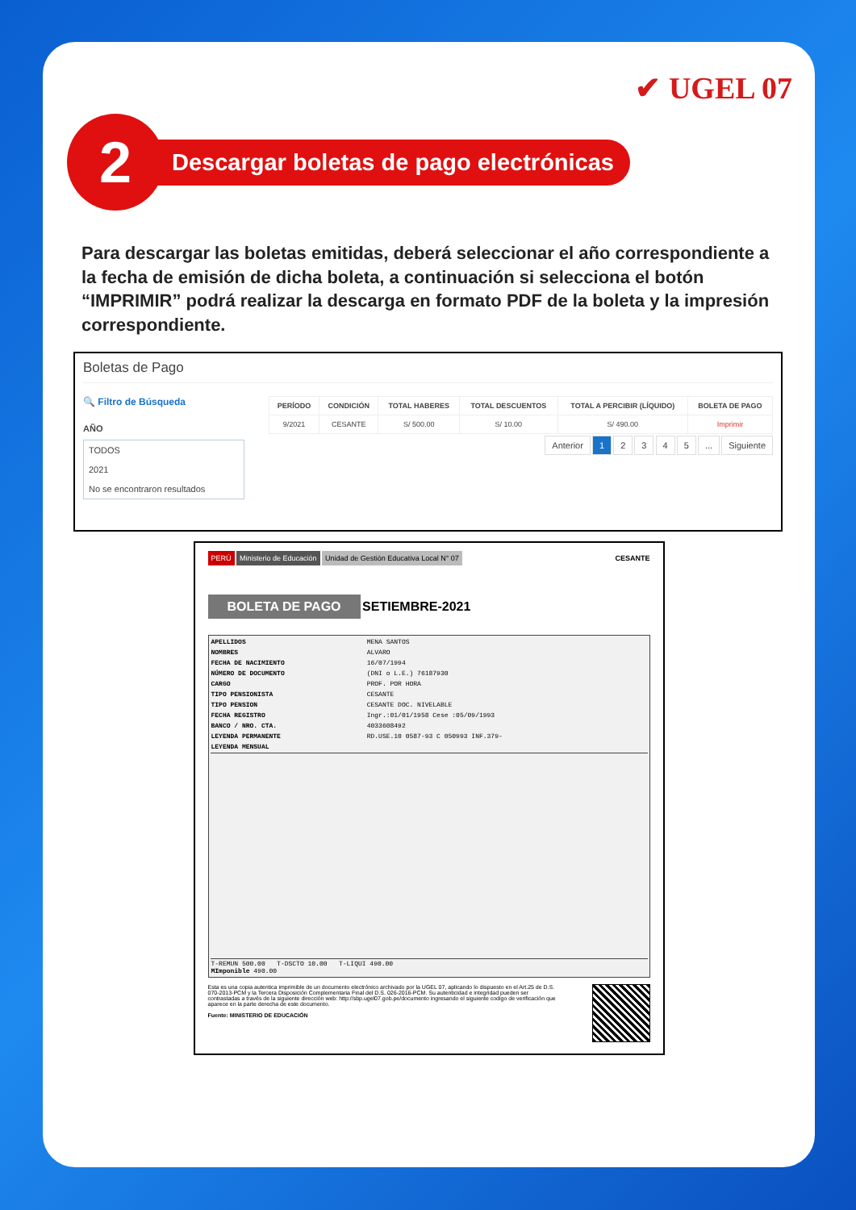✔ UGEL 07
2
Descargar boletas de pago electrónicas
Para descargar las boletas emitidas, deberá seleccionar el año correspondiente a la fecha de emisión de dicha boleta, a continuación si selecciona el botón “IMPRIMIR” podrá realizar la descarga en formato PDF de la boleta y la impresión correspondiente.
Boletas de Pago
🔍 Filtro de Búsqueda
AÑO
TODOS
2021
No se encontraron resultados
| PERÍODO | CONDICIÓN | TOTAL HABERES | TOTAL DESCUENTOS | TOTAL A PERCIBIR (LÍQUIDO) | BOLETA DE PAGO |
| --- | --- | --- | --- | --- | --- |
| 9/2021 | CESANTE | S/ 500.00 | S/ 10.00 | S/ 490.00 | Imprimir |
Anterior 1 2 3 4 5 ... Siguiente
PERÚ Ministerio de Educación Unidad de Gestión Educativa Local N° 07 CESANTE
BOLETA DE PAGO SETIEMBRE-2021
| APELLIDOS | MENA SANTOS |
| NOMBRES | ALVARO |
| FECHA DE NACIMIENTO | 16/07/1994 |
| NÚMERO DE DOCUMENTO | (DNI o L.E.) 76187930 |
| CARGO | PROF. POR HORA |
| TIPO PENSIONISTA | CESANTE |
| TIPO PENSION | CESANTE DOC. NIVELABLE |
| FECHA REGISTRO | Ingr.:01/01/1958 Cese :05/09/1993 |
| BANCO / NRO. CTA. | 4033608492 |
| LEYENDA PERMANENTE | RD.USE.10 0587-93 C 050993 INF.379- |
| LEYENDA MENSUAL | |
| T-REMUN 500.00 T-DSCTO 10.00 T-LIQUI 490.00 MImponible 490.00 | |
Esta es una copia autentica imprimible de un documento electrónico archivado por la UGEL 07, aplicando lo dispuesto en el Art.25 de D.S. 070-2013-PCM y la Tercera Disposición Complementaria Final del D.S. 026-2016-PCM. Su autenticidad e integridad pueden ser contrastadas a través de la siguiente dirección web: http://sbp.ugel07.gob.pe/documento ingresando el siguiente codigo de verificación que aparece en la parte derecha de este documento.
Fuente: MINISTERIO DE EDUCACIÓN